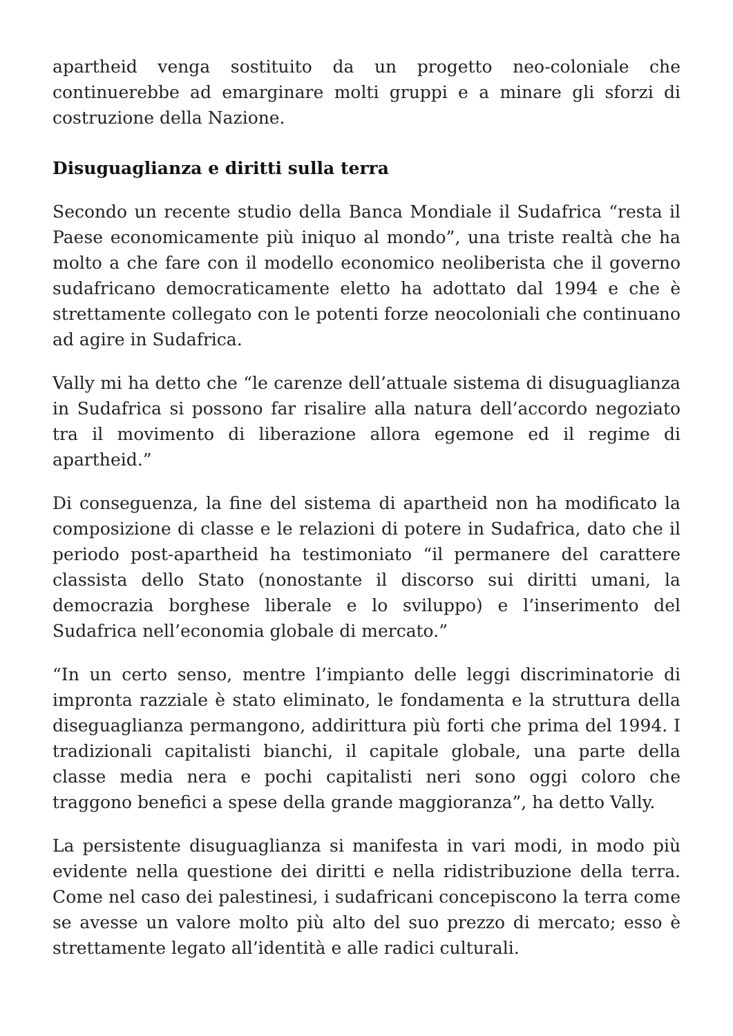apartheid venga sostituito da un progetto neo-coloniale che continuerebbe ad emarginare molti gruppi e a minare gli sforzi di costruzione della Nazione.
Disuguaglianza e diritti sulla terra
Secondo un recente studio della Banca Mondiale il Sudafrica “resta il Paese economicamente più iniquo al mondo”, una triste realtà che ha molto a che fare con il modello economico neoliberista che il governo sudafricano democraticamente eletto ha adottato dal 1994 e che è strettamente collegato con le potenti forze neocoloniali che continuano ad agire in Sudafrica.
Vally mi ha detto che “le carenze dell’attuale sistema di disuguaglianza in Sudafrica si possono far risalire alla natura dell’accordo negoziato tra il movimento di liberazione allora egemone ed il regime di apartheid.”
Di conseguenza, la fine del sistema di apartheid non ha modificato la composizione di classe e le relazioni di potere in Sudafrica, dato che il periodo post-apartheid ha testimoniato “il permanere del carattere classista dello Stato (nonostante il discorso sui diritti umani, la democrazia borghese liberale e lo sviluppo) e l’inserimento del Sudafrica nell’economia globale di mercato.”
“In un certo senso, mentre l’impianto delle leggi discriminatorie di impronta razziale è stato eliminato, le fondamenta e la struttura della diseguaglianza permangono, addirittura più forti che prima del 1994. I tradizionali capitalisti bianchi, il capitale globale, una parte della classe media nera e pochi capitalisti neri sono oggi coloro che traggono benefici a spese della grande maggioranza”, ha detto Vally.
La persistente disuguaglianza si manifesta in vari modi, in modo più evidente nella questione dei diritti e nella ridistribuzione della terra. Come nel caso dei palestinesi, i sudafricani concepiscono la terra come se avesse un valore molto più alto del suo prezzo di mercato; esso è strettamente legato all’identità e alle radici culturali.